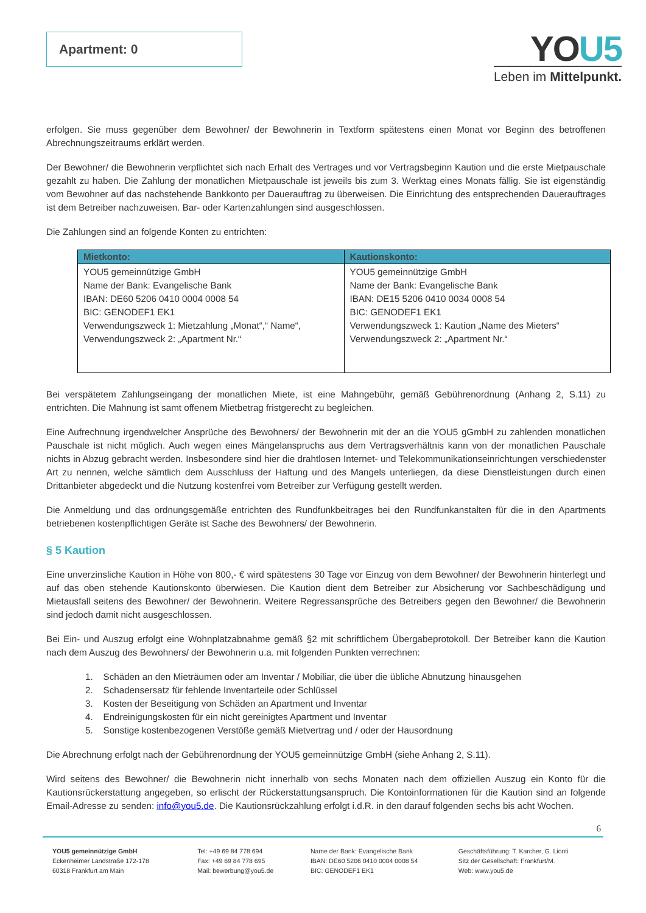Apartment: 0
YOU5
Leben im Mittelpunkt.
erfolgen. Sie muss gegenüber dem Bewohner/ der Bewohnerin in Textform spätestens einen Monat vor Beginn des betroffenen Abrechnungszeitraums erklärt werden.
Der Bewohner/ die Bewohnerin verpflichtet sich nach Erhalt des Vertrages und vor Vertragsbeginn Kaution und die erste Mietpauschale gezahlt zu haben. Die Zahlung der monatlichen Mietpauschale ist jeweils bis zum 3. Werktag eines Monats fällig. Sie ist eigenständig vom Bewohner auf das nachstehende Bankkonto per Dauerauftrag zu überweisen. Die Einrichtung des entsprechenden Dauerauftrages ist dem Betreiber nachzuweisen. Bar- oder Kartenzahlungen sind ausgeschlossen.
Die Zahlungen sind an folgende Konten zu entrichten:
| Mietkonto: | Kautionskonto: |
| --- | --- |
| YOU5 gemeinnützige GmbH Name der Bank: Evangelische Bank IBAN: DE60 5206 0410 0004 0008 54 BIC: GENODEF1 EK1 Verwendungszweck 1: Mietzahlung „Monat“,“ Name“, Verwendungszweck 2: „Apartment Nr.“ | YOU5 gemeinnützige GmbH Name der Bank: Evangelische Bank IBAN: DE15 5206 0410 0034 0008 54 BIC: GENODEF1 EK1 Verwendungszweck 1: Kaution „Name des Mieters“ Verwendungszweck 2: „Apartment Nr.“ |
Bei verspätetem Zahlungseingang der monatlichen Miete, ist eine Mahngebühr, gemäß Gebührenordnung (Anhang 2, S.11) zu entrichten. Die Mahnung ist samt offenem Mietbetrag fristgerecht zu begleichen.
Eine Aufrechnung irgendwelcher Ansprüche des Bewohners/ der Bewohnerin mit der an die YOU5 gGmbH zu zahlenden monatlichen Pauschale ist nicht möglich. Auch wegen eines Mängelanspruchs aus dem Vertragsverhältnis kann von der monatlichen Pauschale nichts in Abzug gebracht werden. Insbesondere sind hier die drahtlosen Internet- und Telekommunikationseinrichtungen verschiedenster Art zu nennen, welche sämtlich dem Ausschluss der Haftung und des Mangels unterliegen, da diese Dienstleistungen durch einen Drittanbieter abgedeckt und die Nutzung kostenfrei vom Betreiber zur Verfügung gestellt werden.
Die Anmeldung und das ordnungsgemäße entrichten des Rundfunkbeitrages bei den Rundfunkanstalten für die in den Apartments betriebenen kostenpflichtigen Geräte ist Sache des Bewohners/ der Bewohnerin.
§ 5 Kaution
Eine unverzinsliche Kaution in Höhe von 800,- € wird spätestens 30 Tage vor Einzug von dem Bewohner/ der Bewohnerin hinterlegt und auf das oben stehende Kautionskonto überwiesen. Die Kaution dient dem Betreiber zur Absicherung vor Sachbeschädigung und Mietausfall seitens des Bewohner/ der Bewohnerin. Weitere Regressansprüche des Betreibers gegen den Bewohner/ die Bewohnerin sind jedoch damit nicht ausgeschlossen.
Bei Ein- und Auszug erfolgt eine Wohnplatzabnahme gemäß §2 mit schriftlichem Übergabeprotokoll. Der Betreiber kann die Kaution nach dem Auszug des Bewohners/ der Bewohnerin u.a. mit folgenden Punkten verrechnen:
1. Schäden an den Mieträumen oder am Inventar / Mobiliar, die über die übliche Abnutzung hinausgehen
2. Schadensersatz für fehlende Inventarteile oder Schlüssel
3. Kosten der Beseitigung von Schäden an Apartment und Inventar
4. Endreinigungskosten für ein nicht gereinigtes Apartment und Inventar
5. Sonstige kostenbezogenen Verstöße gemäß Mietvertrag und / oder der Hausordnung
Die Abrechnung erfolgt nach der Gebührenordnung der YOU5 gemeinnützige GmbH (siehe Anhang 2, S.11).
Wird seitens des Bewohner/ die Bewohnerin nicht innerhalb von sechs Monaten nach dem offiziellen Auszug ein Konto für die Kautionsrückerstattung angegeben, so erlischt der Rückerstattungsanspruch. Die Kontoinformationen für die Kaution sind an folgende Email-Adresse zu senden: info@you5.de. Die Kautionsrückzahlung erfolgt i.d.R. in den darauf folgenden sechs bis acht Wochen.
6
YOU5 gemeinnützige GmbH
Eckenheimer Landstraße 172-178
60318 Frankfurt am Main
Tel: +49 69 84 778 694
Fax: +49 69 84 778 695
Mail: bewerbung@you5.de
Name der Bank: Evangelische Bank
IBAN: DE60 5206 0410 0004 0008 54
BIC: GENODEF1 EK1
Geschäftsführung: T. Karcher, G. Lionti
Sitz der Gesellschaft: Frankfurt/M.
Web: www.you5.de